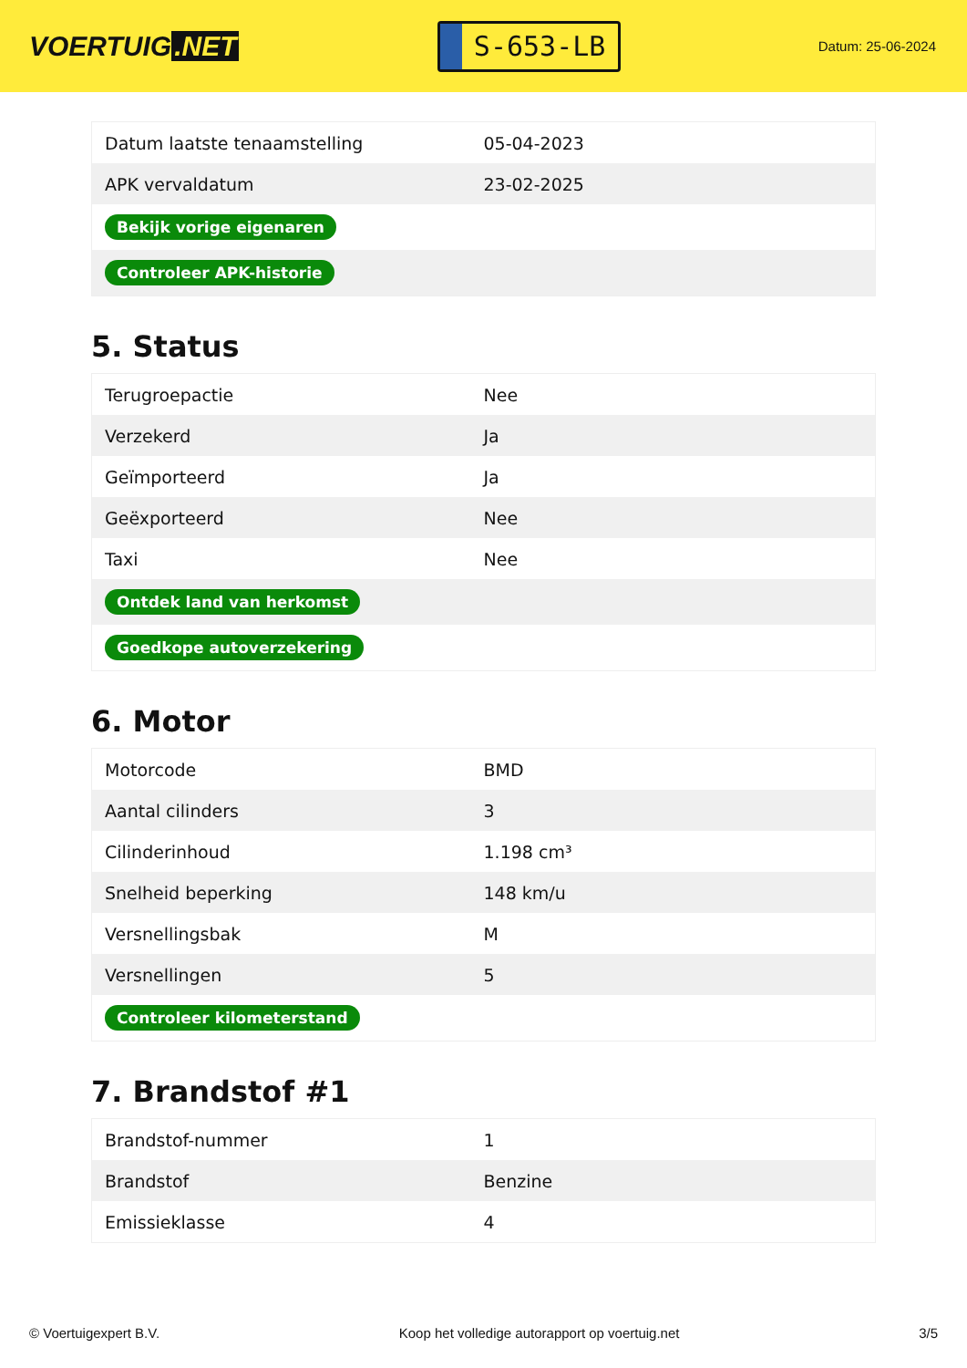VOERTUIG.NET
S-653-LB
Datum: 25-06-2024
| Datum laatste tenaamstelling | 05-04-2023 |
| APK vervaldatum | 23-02-2025 |
| Bekijk vorige eigenaren | |
| Controleer APK-historie | |
5. Status
| Terugroepactie | Nee |
| Verzekerd | Ja |
| Geïmporteerd | Ja |
| Geëxporteerd | Nee |
| Taxi | Nee |
| Ontdek land van herkomst | |
| Goedkope autoverzekering | |
6. Motor
| Motorcode | BMD |
| Aantal cilinders | 3 |
| Cilinderinhoud | 1.198 cm³ |
| Snelheid beperking | 148 km/u |
| Versnellingsbak | M |
| Versnellingen | 5 |
| Controleer kilometerstand | |
7. Brandstof #1
| Brandstof-nummer | 1 |
| Brandstof | Benzine |
| Emissieklasse | 4 |
© Voertuigexpert B.V. Koop het volledige autorapport op voertuig.net 3/5